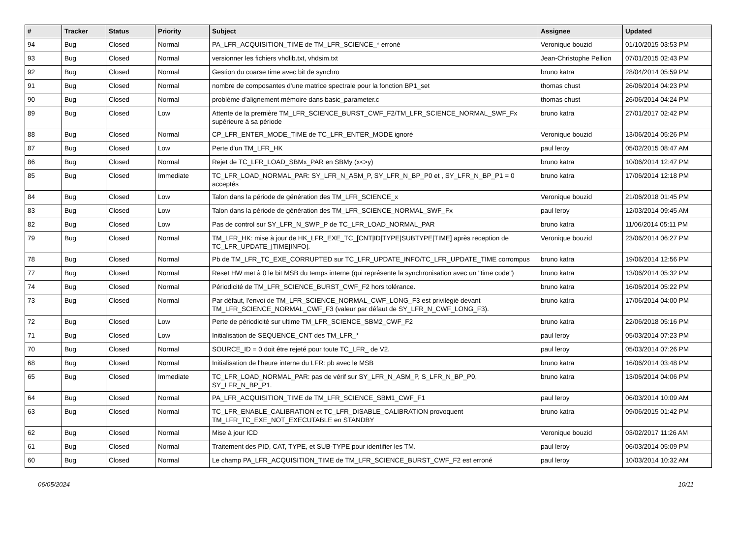| # | Tracker | Status | Priority | Subject | Assignee | Updated |
| --- | --- | --- | --- | --- | --- | --- |
| 94 | Bug | Closed | Normal | PA_LFR_ACQUISITION_TIME de TM_LFR_SCIENCE_* erroné | Veronique bouzid | 01/10/2015 03:53 PM |
| 93 | Bug | Closed | Normal | versionner les fichiers vhdlib.txt, vhdsim.txt | Jean-Christophe Pellion | 07/01/2015 02:43 PM |
| 92 | Bug | Closed | Normal | Gestion du coarse time avec bit de synchro | bruno katra | 28/04/2014 05:59 PM |
| 91 | Bug | Closed | Normal | nombre de composantes d'une matrice spectrale pour la fonction BP1_set | thomas chust | 26/06/2014 04:23 PM |
| 90 | Bug | Closed | Normal | problème d'alignement mémoire dans basic_parameter.c | thomas chust | 26/06/2014 04:24 PM |
| 89 | Bug | Closed | Low | Attente de la première TM_LFR_SCIENCE_BURST_CWF_F2/TM_LFR_SCIENCE_NORMAL_SWF_Fx supérieure à sa période | bruno katra | 27/01/2017 02:42 PM |
| 88 | Bug | Closed | Normal | CP_LFR_ENTER_MODE_TIME de TC_LFR_ENTER_MODE ignoré | Veronique bouzid | 13/06/2014 05:26 PM |
| 87 | Bug | Closed | Low | Perte d'un TM_LFR_HK | paul leroy | 05/02/2015 08:47 AM |
| 86 | Bug | Closed | Normal | Rejet de TC_LFR_LOAD_SBMx_PAR en SBMy (x<>y) | bruno katra | 10/06/2014 12:47 PM |
| 85 | Bug | Closed | Immediate | TC_LFR_LOAD_NORMAL_PAR: SY_LFR_N_ASM_P, SY_LFR_N_BP_P0 et , SY_LFR_N_BP_P1 = 0 acceptés | bruno katra | 17/06/2014 12:18 PM |
| 84 | Bug | Closed | Low | Talon dans la période de génération des TM_LFR_SCIENCE_x | Veronique bouzid | 21/06/2018 01:45 PM |
| 83 | Bug | Closed | Low | Talon dans la période de génération des TM_LFR_SCIENCE_NORMAL_SWF_Fx | paul leroy | 12/03/2014 09:45 AM |
| 82 | Bug | Closed | Low | Pas de control sur SY_LFR_N_SWP_P de TC_LFR_LOAD_NORMAL_PAR | bruno katra | 11/06/2014 05:11 PM |
| 79 | Bug | Closed | Normal | TM_LFR_HK: mise à jour de HK_LFR_EXE_TC_[CNT/ID/TYPE/SUBTYPE/TIME] après reception de TC_LFR_UPDATE_[TIME/INFO]. | Veronique bouzid | 23/06/2014 06:27 PM |
| 78 | Bug | Closed | Normal | Pb de TM_LFR_TC_EXE_CORRUPTED sur TC_LFR_UPDATE_INFO/TC_LFR_UPDATE_TIME corrompus | bruno katra | 19/06/2014 12:56 PM |
| 77 | Bug | Closed | Normal | Reset HW met à 0 le bit MSB du temps interne (qui représente la synchronisation avec un "time code") | bruno katra | 13/06/2014 05:32 PM |
| 74 | Bug | Closed | Normal | Périodicité de TM_LFR_SCIENCE_BURST_CWF_F2 hors tolérance. | bruno katra | 16/06/2014 05:22 PM |
| 73 | Bug | Closed | Normal | Par défaut, l'envoi de TM_LFR_SCIENCE_NORMAL_CWF_LONG_F3 est privilégié devant TM_LFR_SCIENCE_NORMAL_CWF_F3 (valeur par défaut de SY_LFR_N_CWF_LONG_F3). | bruno katra | 17/06/2014 04:00 PM |
| 72 | Bug | Closed | Low | Perte de périodicité sur ultime TM_LFR_SCIENCE_SBM2_CWF_F2 | bruno katra | 22/06/2018 05:16 PM |
| 71 | Bug | Closed | Low | Initialisation de SEQUENCE_CNT des TM_LFR_* | paul leroy | 05/03/2014 07:23 PM |
| 70 | Bug | Closed | Normal | SOURCE_ID = 0 doit être rejeté pour toute TC_LFR_ de V2. | paul leroy | 05/03/2014 07:26 PM |
| 68 | Bug | Closed | Normal | Initialisation de l'heure interne du LFR: pb avec le MSB | bruno katra | 16/06/2014 03:48 PM |
| 65 | Bug | Closed | Immediate | TC_LFR_LOAD_NORMAL_PAR: pas de vérif sur SY_LFR_N_ASM_P, S_LFR_N_BP_P0, SY_LFR_N_BP_P1. | bruno katra | 13/06/2014 04:06 PM |
| 64 | Bug | Closed | Normal | PA_LFR_ACQUISITION_TIME de TM_LFR_SCIENCE_SBM1_CWF_F1 | paul leroy | 06/03/2014 10:09 AM |
| 63 | Bug | Closed | Normal | TC_LFR_ENABLE_CALIBRATION et TC_LFR_DISABLE_CALIBRATION provoquent TM_LFR_TC_EXE_NOT_EXECUTABLE en STANDBY | bruno katra | 09/06/2015 01:42 PM |
| 62 | Bug | Closed | Normal | Mise à jour ICD | Veronique bouzid | 03/02/2017 11:26 AM |
| 61 | Bug | Closed | Normal | Traitement des PID, CAT, TYPE, et SUB-TYPE pour identifier les TM. | paul leroy | 06/03/2014 05:09 PM |
| 60 | Bug | Closed | Normal | Le champ PA_LFR_ACQUISITION_TIME de TM_LFR_SCIENCE_BURST_CWF_F2 est erroné | paul leroy | 10/03/2014 10:32 AM |
06/05/2024 10/11